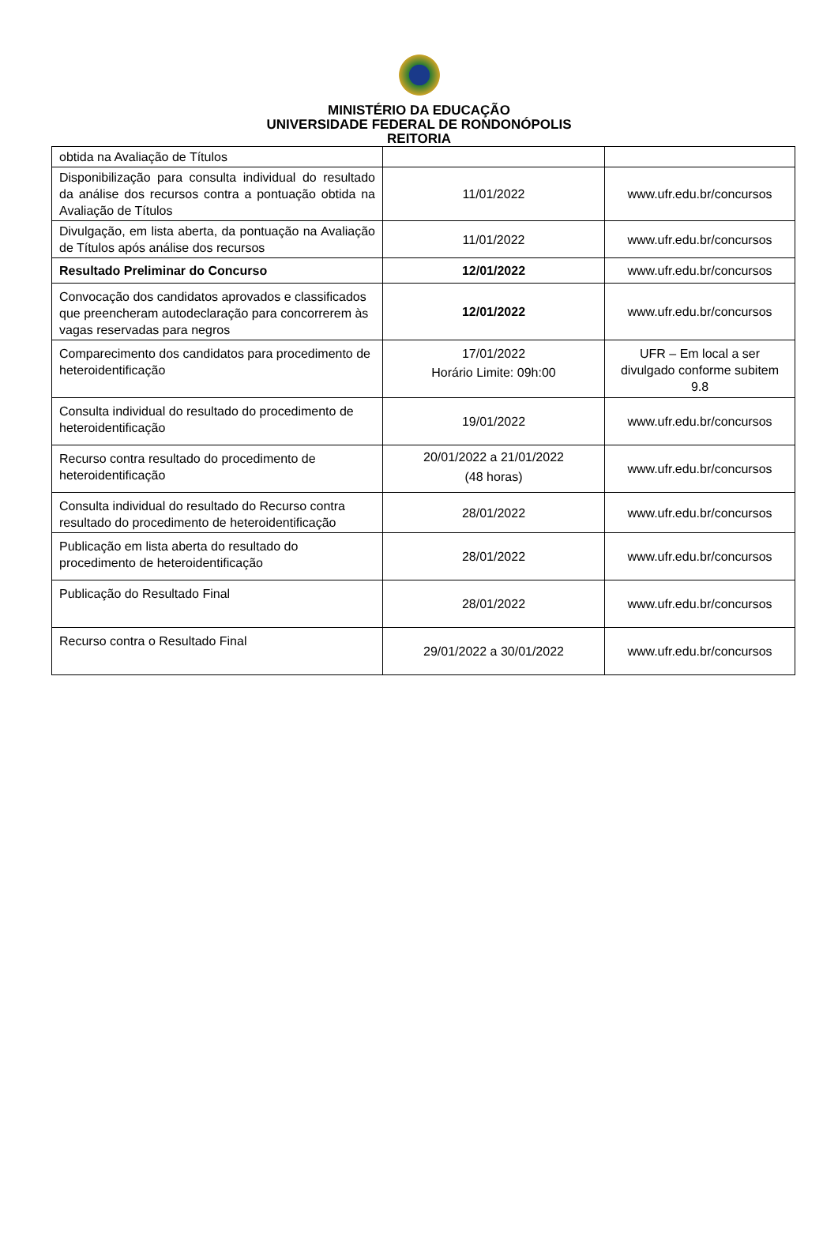MINISTÉRIO DA EDUCAÇÃO
UNIVERSIDADE FEDERAL DE RONDONÓPOLIS
REITORIA
| obtida na Avaliação de Títulos | | |
| Disponibilização para consulta individual do resultado da análise dos recursos contra a pontuação obtida na Avaliação de Títulos | 11/01/2022 | www.ufr.edu.br/concursos |
| Divulgação, em lista aberta, da pontuação na Avaliação de Títulos após análise dos recursos | 11/01/2022 | www.ufr.edu.br/concursos |
| Resultado Preliminar do Concurso | 12/01/2022 | www.ufr.edu.br/concursos |
| Convocação dos candidatos aprovados e classificados que preencheram autodeclaração para concorrerem às vagas reservadas para negros | 12/01/2022 | www.ufr.edu.br/concursos |
| Comparecimento dos candidatos para procedimento de heteroidentificação | 17/01/2022 Horário Limite: 09h:00 | UFR – Em local a ser divulgado conforme subitem 9.8 |
| Consulta individual do resultado do procedimento de heteroidentificação | 19/01/2022 | www.ufr.edu.br/concursos |
| Recurso contra resultado do procedimento de heteroidentificação | 20/01/2022 a 21/01/2022 (48 horas) | www.ufr.edu.br/concursos |
| Consulta individual do resultado do Recurso contra resultado do procedimento de heteroidentificação | 28/01/2022 | www.ufr.edu.br/concursos |
| Publicação em lista aberta do resultado do procedimento de heteroidentificação | 28/01/2022 | www.ufr.edu.br/concursos |
| Publicação do Resultado Final | 28/01/2022 | www.ufr.edu.br/concursos |
| Recurso contra o Resultado Final | 29/01/2022 a 30/01/2022 | www.ufr.edu.br/concursos |